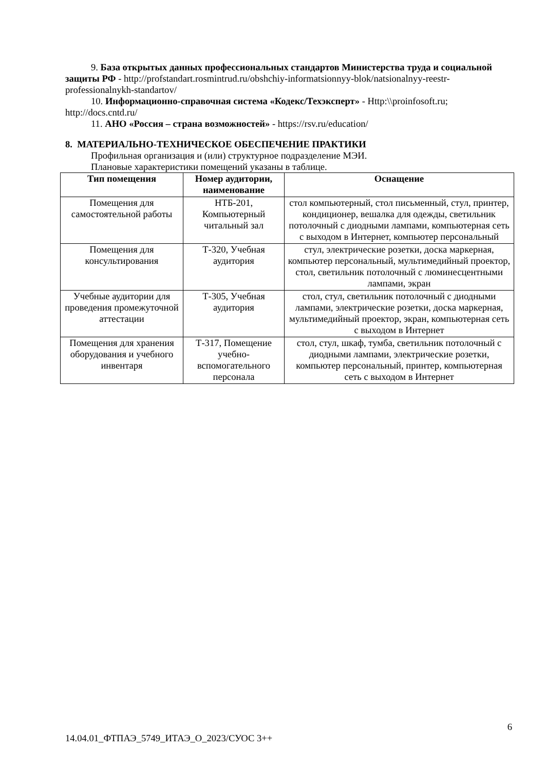9. База открытых данных профессиональных стандартов Министерства труда и социальной защиты РФ - http://profstandart.rosmintrud.ru/obshchiy-informatsionnyy-blok/natsionalnyy-reestr-professionalnykh-standartov/
10. Информационно-справочная система «Кодекс/Техэксперт» - Http:\\proinfosoft.ru; http://docs.cntd.ru/
11. АНО «Россия – страна возможностей» - https://rsv.ru/education/
8. МАТЕРИАЛЬНО-ТЕХНИЧЕСКОЕ ОБЕСПЕЧЕНИЕ ПРАКТИКИ
Профильная организация и (или) структурное подразделение МЭИ.
Плановые характеристики помещений указаны в таблице.
| Тип помещения | Номер аудитории, наименование | Оснащение |
| --- | --- | --- |
| Помещения для самостоятельной работы | НТБ-201, Компьютерный читальный зал | стол компьютерный, стол письменный, стул, принтер, кондиционер, вешалка для одежды, светильник потолочный с диодными лампами, компьютерная сеть с выходом в Интернет, компьютер персональный |
| Помещения для консультирования | Т-320, Учебная аудитория | стул, электрические розетки, доска маркерная, компьютер персональный, мультимедийный проектор, стол, светильник потолочный с люминесцентными лампами, экран |
| Учебные аудитории для проведения промежуточной аттестации | Т-305, Учебная аудитория | стол, стул, светильник потолочный с диодными лампами, электрические розетки, доска маркерная, мультимедийный проектор, экран, компьютерная сеть с выходом в Интернет |
| Помещения для хранения оборудования и учебного инвентаря | Т-317, Помещение учебно-вспомогательного персонала | стол, стул, шкаф, тумба, светильник потолочный с диодными лампами, электрические розетки, компьютер персональный, принтер, компьютерная сеть с выходом в Интернет |
6
14.04.01_ФТПАЭ_5749_ИТАЭ_О_2023/СУОС 3++